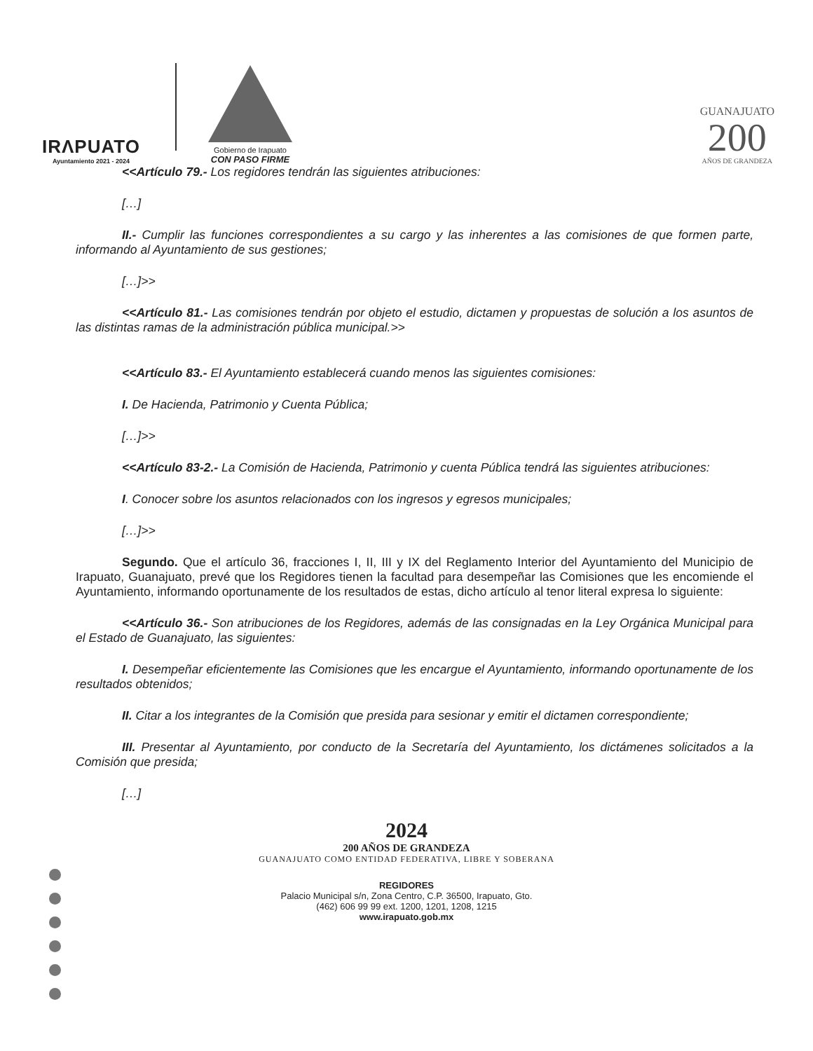IRΛPUATO
Ayuntamiento 2021 - 2024
Gobierno de Irapuato
CON PASO FIRME
GUANAJUATO
200
AÑOS DE GRANDEZA
<<Artículo 79.- Los regidores tendrán las siguientes atribuciones:
[…]
II.- Cumplir las funciones correspondientes a su cargo y las inherentes a las comisiones de que formen parte, informando al Ayuntamiento de sus gestiones;
[…]>>
<<Artículo 81.- Las comisiones tendrán por objeto el estudio, dictamen y propuestas de solución a los asuntos de las distintas ramas de la administración pública municipal.>>
<<Artículo 83.- El Ayuntamiento establecerá cuando menos las siguientes comisiones:
I. De Hacienda, Patrimonio y Cuenta Pública;
[…]>>
<<Artículo 83-2.- La Comisión de Hacienda, Patrimonio y cuenta Pública tendrá las siguientes atribuciones:
I. Conocer sobre los asuntos relacionados con los ingresos y egresos municipales;
[…]>>
Segundo. Que el artículo 36, fracciones I, II, III y IX del Reglamento Interior del Ayuntamiento del Municipio de Irapuato, Guanajuato, prevé que los Regidores tienen la facultad para desempeñar las Comisiones que les encomiende el Ayuntamiento, informando oportunamente de los resultados de estas, dicho artículo al tenor literal expresa lo siguiente:
<<Artículo 36.- Son atribuciones de los Regidores, además de las consignadas en la Ley Orgánica Municipal para el Estado de Guanajuato, las siguientes:
I. Desempeñar eficientemente las Comisiones que les encargue el Ayuntamiento, informando oportunamente de los resultados obtenidos;
II. Citar a los integrantes de la Comisión que presida para sesionar y emitir el dictamen correspondiente;
III. Presentar al Ayuntamiento, por conducto de la Secretaría del Ayuntamiento, los dictámenes solicitados a la Comisión que presida;
[…]
2024
200 AÑOS DE GRANDEZA
GUANAJUATO COMO ENTIDAD FEDERATIVA, LIBRE Y SOBERANA
REGIDORES
Palacio Municipal s/n, Zona Centro, C.P. 36500, Irapuato, Gto.
(462) 606 99 99 ext. 1200, 1201, 1208, 1215
www.irapuato.gob.mx